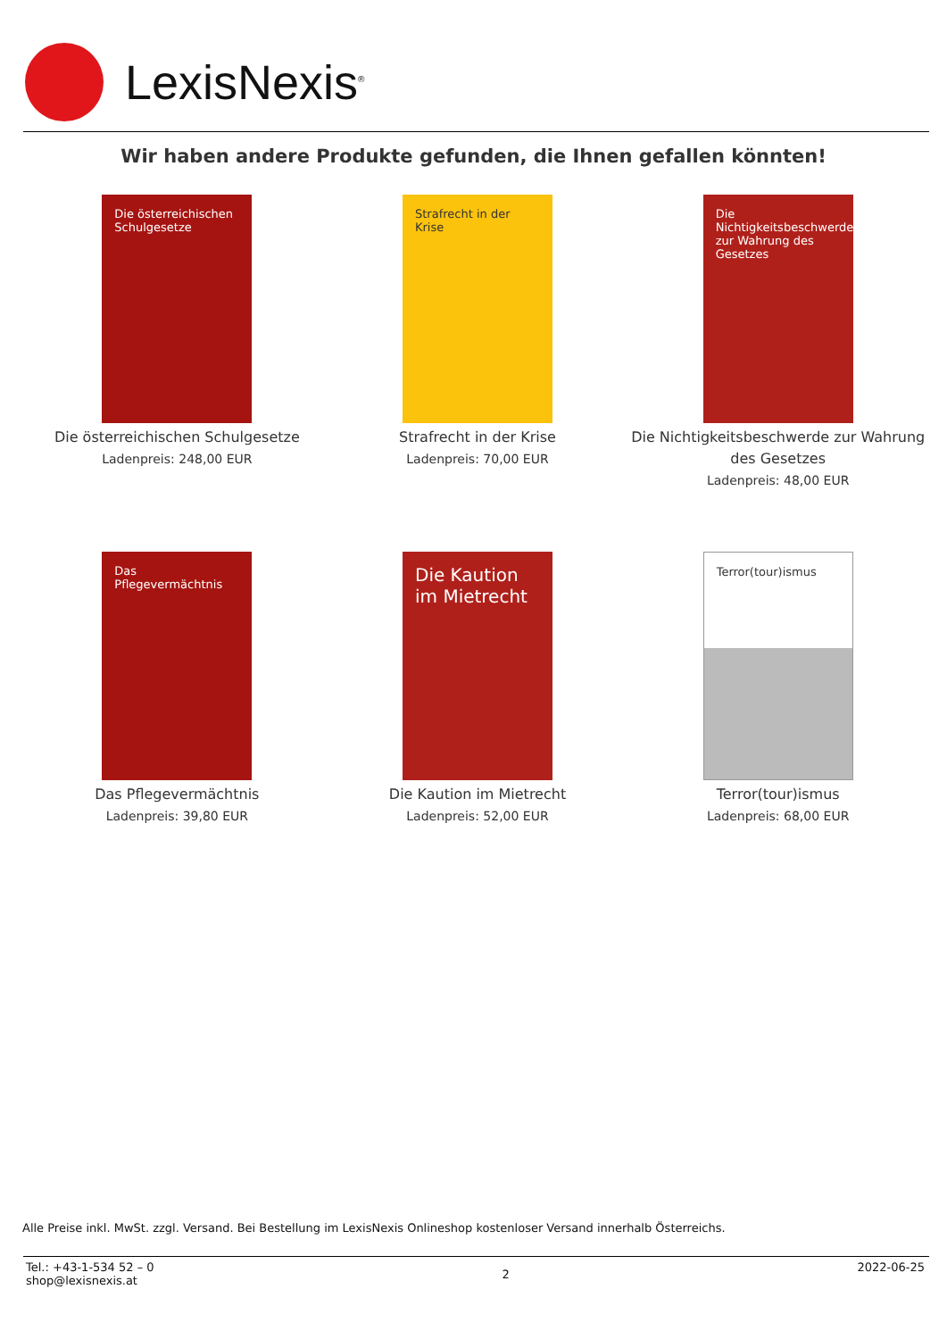LexisNexis<sup>®</sup>
Wir haben andere Produkte gefunden, die Ihnen gefallen könnten!
Die österreichischen Schulgesetze
Die österreichischen Schulgesetze
Ladenpreis: 248,00 EUR
Strafrecht in der Krise
Strafrecht in der Krise
Ladenpreis: 70,00 EUR
Die Nichtigkeitsbeschwerde zur Wahrung des Gesetzes
Die Nichtigkeitsbeschwerde zur Wahrung des Gesetzes
Ladenpreis: 48,00 EUR
Das Pflegevermächtnis
Das Pflegevermächtnis
Ladenpreis: 39,80 EUR
Die Kaution im Mietrecht
Die Kaution im Mietrecht
Ladenpreis: 52,00 EUR
Terror(tour)ismus
Terror(tour)ismus
Ladenpreis: 68,00 EUR
Alle Preise inkl. MwSt. zzgl. Versand. Bei Bestellung im LexisNexis Onlineshop kostenloser Versand innerhalb Österreichs.
Tel.: +43-1-534 52 – 0
shop@lexisnexis.at
2
2022-06-25